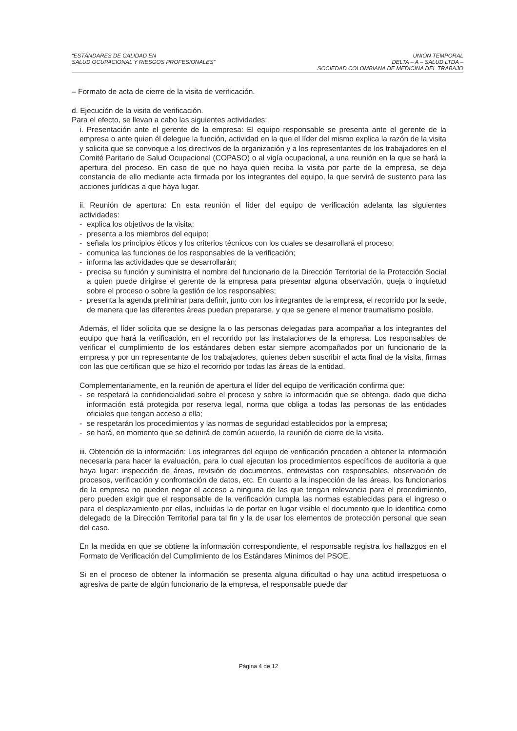“ESTÁNDARES DE CALIDAD EN
SALUD OCUPACIONAL Y RIESGOS PROFESIONALES”
UNIÓN TEMPORAL
DELTA – A – SALUD LTDA –
SOCIEDAD COLOMBIANA DE MEDICINA DEL TRABAJO
– Formato de acta de cierre de la visita de verificación.
d. Ejecución de la visita de verificación.
Para el efecto, se llevan a cabo las siguientes actividades:
i. Presentación ante el gerente de la empresa: El equipo responsable se presenta ante el gerente de la empresa o ante quien él delegue la función, actividad en la que el líder del mismo explica la razón de la visita y solicita que se convoque a los directivos de la organización y a los representantes de los trabajadores en el Comité Paritario de Salud Ocupacional (COPASO) o al vigía ocupacional, a una reunión en la que se hará la apertura del proceso. En caso de que no haya quien reciba la visita por parte de la empresa, se deja constancia de ello mediante acta firmada por los integrantes del equipo, la que servirá de sustento para las acciones jurídicas a que haya lugar.
ii. Reunión de apertura: En esta reunión el líder del equipo de verificación adelanta las siguientes actividades:
- explica los objetivos de la visita;
- presenta a los miembros del equipo;
- señala los principios éticos y los criterios técnicos con los cuales se desarrollará el proceso;
- comunica las funciones de los responsables de la verificación;
- informa las actividades que se desarrollarán;
- precisa su función y suministra el nombre del funcionario de la Dirección Territorial de la Protección Social a quien puede dirigirse el gerente de la empresa para presentar alguna observación, queja o inquietud sobre el proceso o sobre la gestión de los responsables;
- presenta la agenda preliminar para definir, junto con los integrantes de la empresa, el recorrido por la sede, de manera que las diferentes áreas puedan prepararse, y que se genere el menor traumatismo posible.
Además, el líder solicita que se designe la o las personas delegadas para acompañar a los integrantes del equipo que hará la verificación, en el recorrido por las instalaciones de la empresa. Los responsables de verificar el cumplimiento de los estándares deben estar siempre acompañados por un funcionario de la empresa y por un representante de los trabajadores, quienes deben suscribir el acta final de la visita, firmas con las que certifican que se hizo el recorrido por todas las áreas de la entidad.
Complementariamente, en la reunión de apertura el líder del equipo de verificación confirma que:
- se respetará la confidencialidad sobre el proceso y sobre la información que se obtenga, dado que dicha información está protegida por reserva legal, norma que obliga a todas las personas de las entidades oficiales que tengan acceso a ella;
- se respetarán los procedimientos y las normas de seguridad establecidos por la empresa;
- se hará, en momento que se definirá de común acuerdo, la reunión de cierre de la visita.
iii. Obtención de la información: Los integrantes del equipo de verificación proceden a obtener la información necesaria para hacer la evaluación, para lo cual ejecutan los procedimientos específicos de auditoria a que haya lugar: inspección de áreas, revisión de documentos, entrevistas con responsables, observación de procesos, verificación y confrontación de datos, etc. En cuanto a la inspección de las áreas, los funcionarios de la empresa no pueden negar el acceso a ninguna de las que tengan relevancia para el procedimiento, pero pueden exigir que el responsable de la verificación cumpla las normas establecidas para el ingreso o para el desplazamiento por ellas, incluidas la de portar en lugar visible el documento que lo identifica como delegado de la Dirección Territorial para tal fin y la de usar los elementos de protección personal que sean del caso.
En la medida en que se obtiene la información correspondiente, el responsable registra los hallazgos en el Formato de Verificación del Cumplimiento de los Estándares Mínimos del PSOE.
Si en el proceso de obtener la información se presenta alguna dificultad o hay una actitud irrespetuosa o agresiva de parte de algún funcionario de la empresa, el responsable puede dar
Página 4 de 12